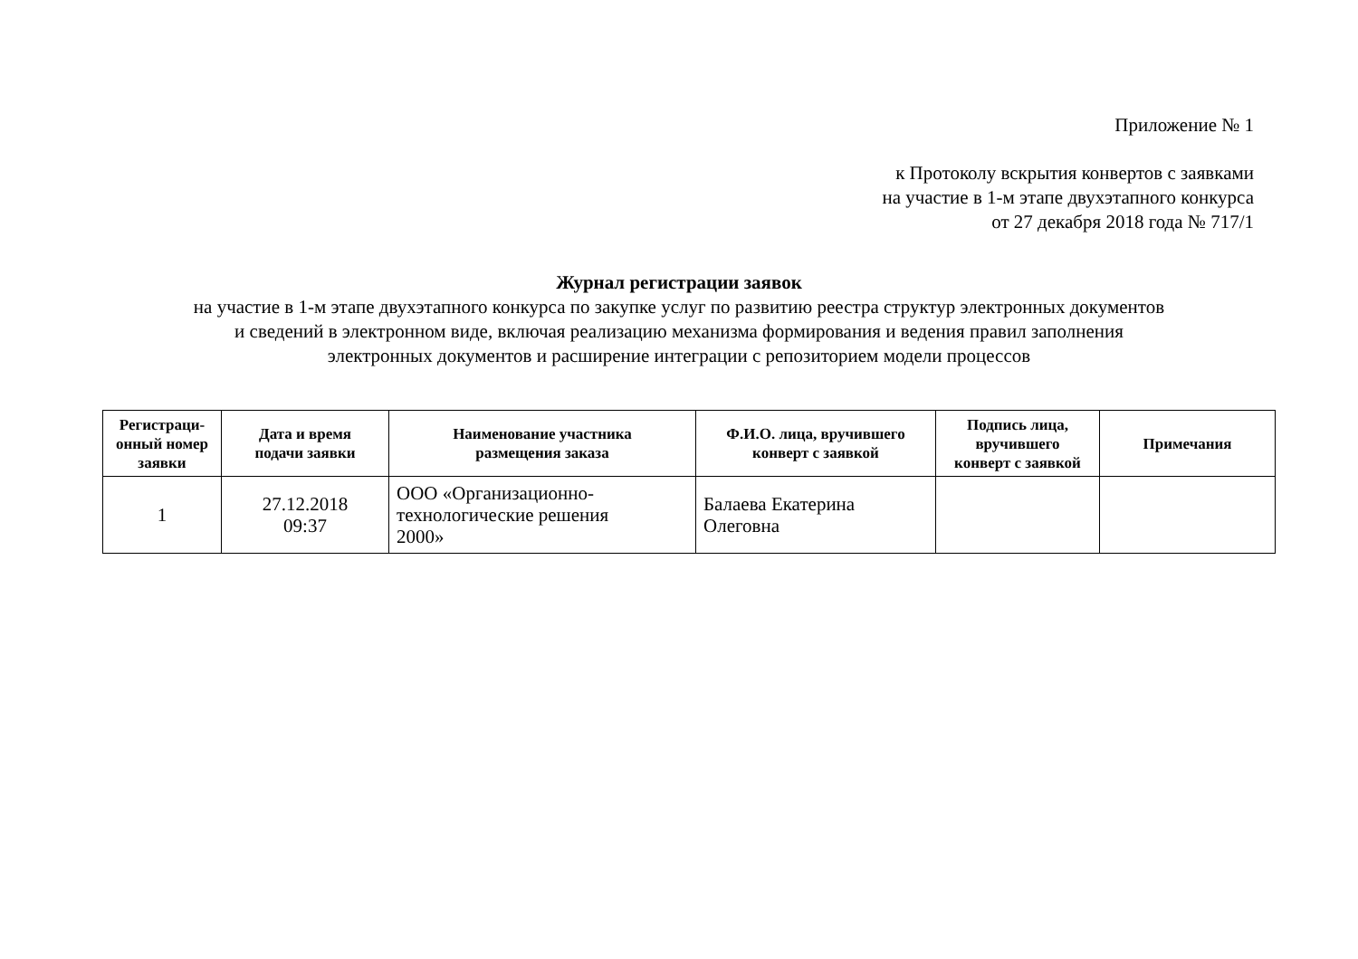Приложение № 1
к Протоколу вскрытия конвертов с заявками
на участие в 1-м этапе двухэтапного конкурса
от 27 декабря 2018 года № 717/1
Журнал регистрации заявок
на участие в 1-м этапе двухэтапного конкурса по закупке услуг по развитию реестра структур электронных документов
и сведений в электронном виде, включая реализацию механизма формирования и ведения правил заполнения
электронных документов и расширение интеграции с репозиторием модели процессов
| Регистраци- онный номер заявки | Дата и время подачи заявки | Наименование участника размещения заказа | Ф.И.О. лица, вручившего конверт с заявкой | Подпись лица, вручившего конверт с заявкой | Примечания |
| --- | --- | --- | --- | --- | --- |
| 1 | 27.12.2018 09:37 | ООО «Организационно- технологические решения 2000» | Балаева Екатерина Олеговна | | |